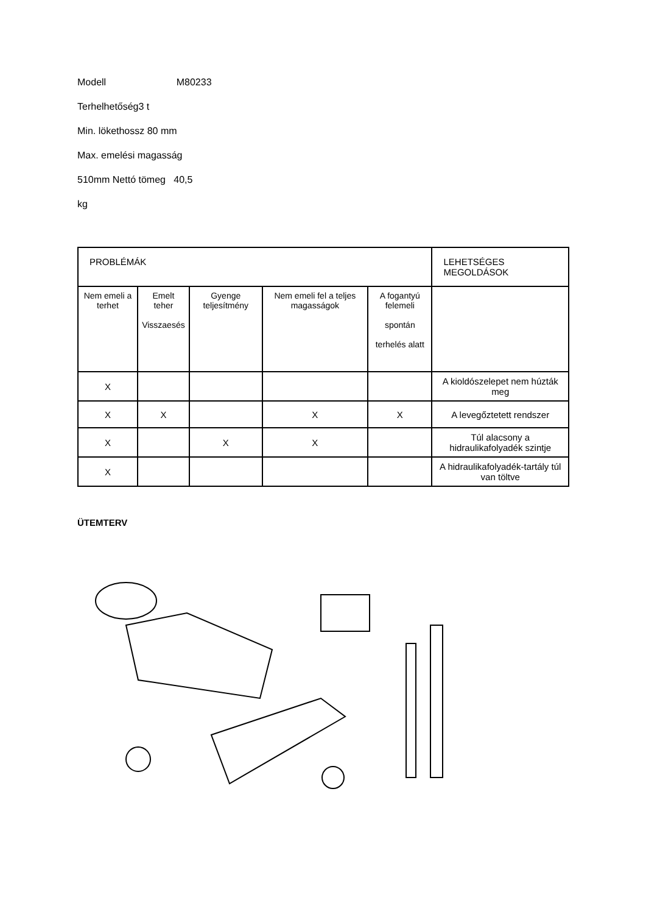Modell M80233
Terhelhetőség3 t
Min. lökethossz 80 mm
Max. emelési magasság
510mm Nettó tömeg 40,5
kg
| PROBLÉMÁK | | | | | LEHETSÉGES MEGOLDÁSOK |
| Nem emeli a terhet | Emelt teher Visszaesés | Gyenge teljesítmény | Nem emeli fel a teljes magasságok | A fogantyú felemeli spontán terhelés alatt | |
| X | | | | | A kioldószelepet nem húzták meg |
| X | X | | X | X | A levegőztetett rendszer |
| X | | X | X | | Túl alacsony a hidraulikafolyadék szintje |
| X | | | | | A hidraulikafolyadék-tartály túl van töltve |
ÜTEMTERV